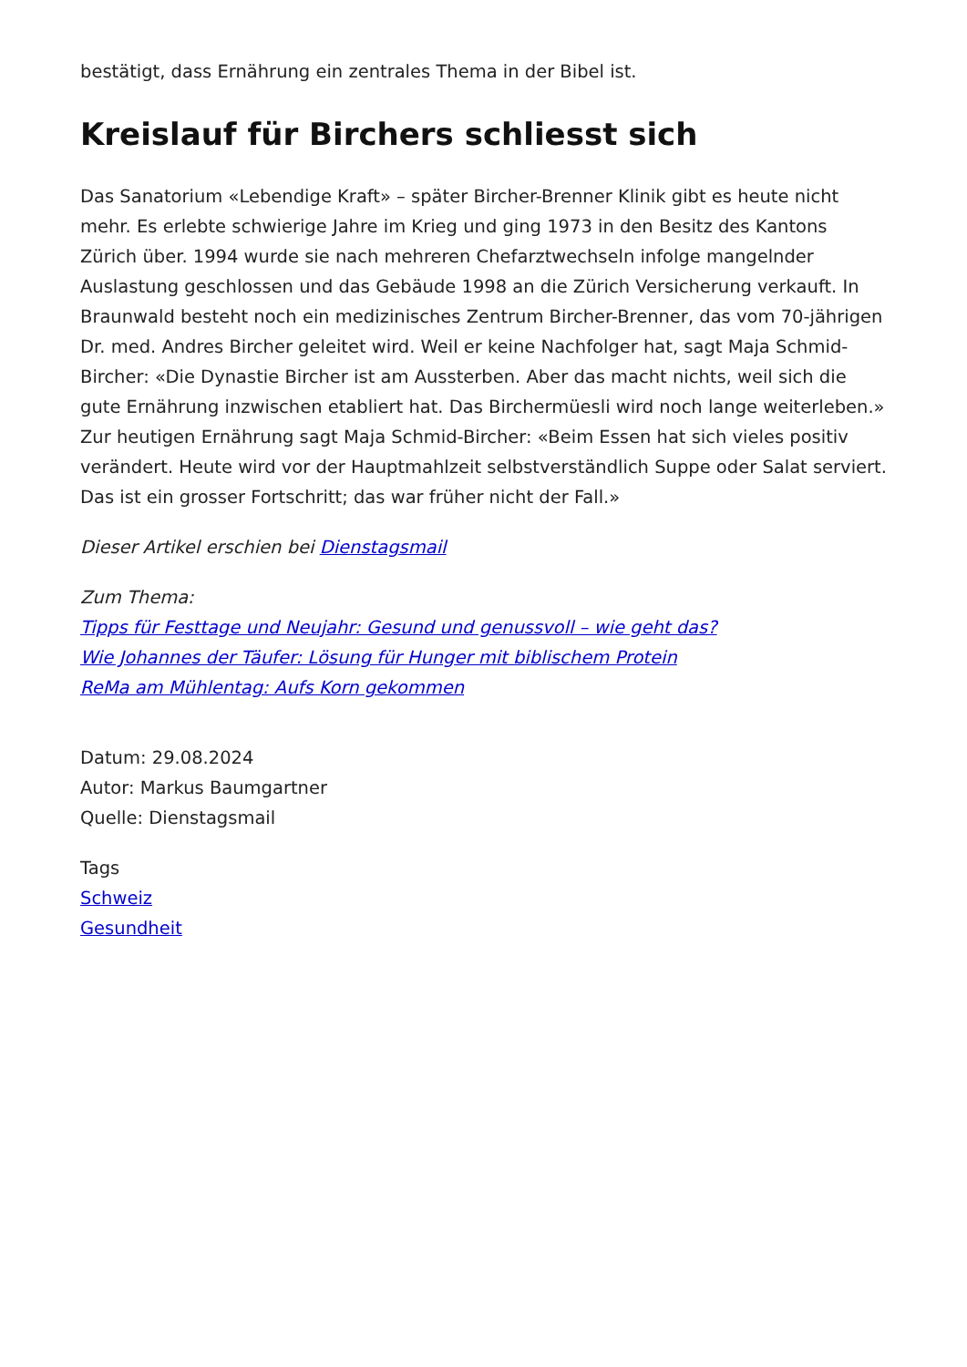bestätigt, dass Ernährung ein zentrales Thema in der Bibel ist.
Kreislauf für Birchers schliesst sich
Das Sanatorium «Lebendige Kraft» – später Bircher-Brenner Klinik gibt es heute nicht mehr. Es erlebte schwierige Jahre im Krieg und ging 1973 in den Besitz des Kantons Zürich über. 1994 wurde sie nach mehreren Chefarztwechseln infolge mangelnder Auslastung geschlossen und das Gebäude 1998 an die Zürich Versicherung verkauft. In Braunwald besteht noch ein medizinisches Zentrum Bircher-Brenner, das vom 70-jährigen Dr. med. Andres Bircher geleitet wird. Weil er keine Nachfolger hat, sagt Maja Schmid-Bircher: «Die Dynastie Bircher ist am Aussterben. Aber das macht nichts, weil sich die gute Ernährung inzwischen etabliert hat. Das Birchermüesli wird noch lange weiterleben.» Zur heutigen Ernährung sagt Maja Schmid-Bircher: «Beim Essen hat sich vieles positiv verändert. Heute wird vor der Hauptmahlzeit selbstverständlich Suppe oder Salat serviert. Das ist ein grosser Fortschritt; das war früher nicht der Fall.»
Dieser Artikel erschien bei Dienstagsmail
Zum Thema:
Tipps für Festtage und Neujahr: Gesund und genussvoll – wie geht das?
Wie Johannes der Täufer: Lösung für Hunger mit biblischem Protein
ReMa am Mühlentag: Aufs Korn gekommen
Datum: 29.08.2024
Autor: Markus Baumgartner
Quelle: Dienstagsmail
Tags
Schweiz
Gesundheit